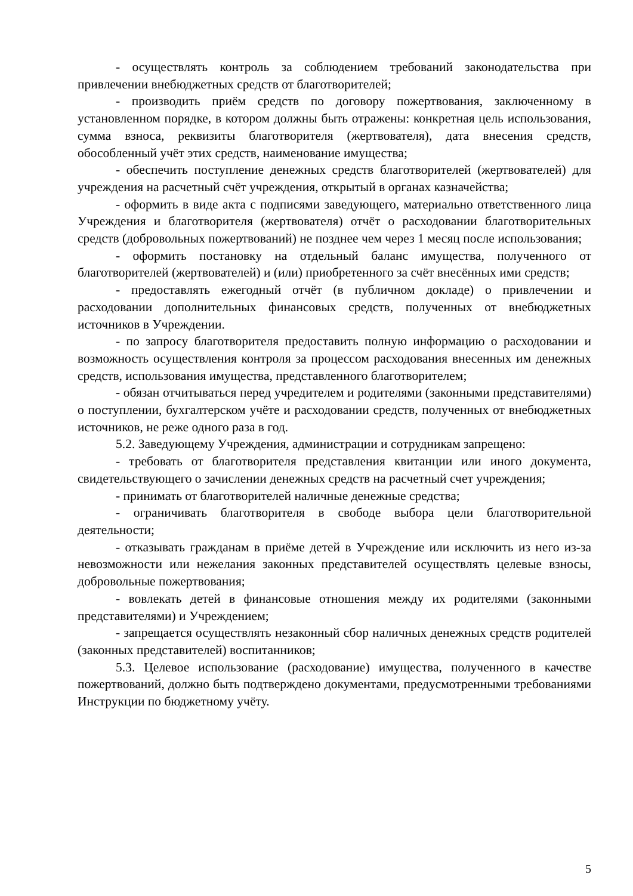- осуществлять контроль за соблюдением требований законодательства при привлечении внебюджетных средств от благотворителей;
- производить приём средств по договору пожертвования, заключенному в установленном порядке, в котором должны быть отражены: конкретная цель использования, сумма взноса, реквизиты благотворителя (жертвователя), дата внесения средств, обособленный учёт этих средств, наименование имущества;
- обеспечить поступление денежных средств благотворителей (жертвователей) для учреждения на расчетный счёт учреждения, открытый в органах казначейства;
- оформить в виде акта с подписями заведующего, материально ответственного лица Учреждения и благотворителя (жертвователя) отчёт о расходовании благотворительных средств (добровольных пожертвований) не позднее чем через 1 месяц после использования;
- оформить постановку на отдельный баланс имущества, полученного от благотворителей (жертвователей) и (или) приобретенного за счёт внесённых ими средств;
- предоставлять ежегодный отчёт (в публичном докладе) о привлечении и расходовании дополнительных финансовых средств, полученных от внебюджетных источников в Учреждении.
- по запросу благотворителя предоставить полную информацию о расходовании и возможность осуществления контроля за процессом расходования внесенных им денежных средств, использования имущества, представленного благотворителем;
- обязан отчитываться перед учредителем и родителями (законными представителями) о поступлении, бухгалтерском учёте и расходовании средств, полученных от внебюджетных источников, не реже одного раза в год.
5.2. Заведующему Учреждения, администрации и сотрудникам запрещено:
- требовать от благотворителя представления квитанции или иного документа, свидетельствующего о зачислении денежных средств на расчетный счет учреждения;
- принимать от благотворителей наличные денежные средства;
- ограничивать благотворителя в свободе выбора цели благотворительной деятельности;
- отказывать гражданам в приёме детей в Учреждение или исключить из него из-за невозможности или нежелания законных представителей осуществлять целевые взносы, добровольные пожертвования;
- вовлекать детей в финансовые отношения между их родителями (законными представителями) и Учреждением;
- запрещается осуществлять незаконный сбор наличных денежных средств родителей (законных представителей) воспитанников;
5.3. Целевое использование (расходование) имущества, полученного в качестве пожертвований, должно быть подтверждено документами, предусмотренными требованиями Инструкции по бюджетному учёту.
5